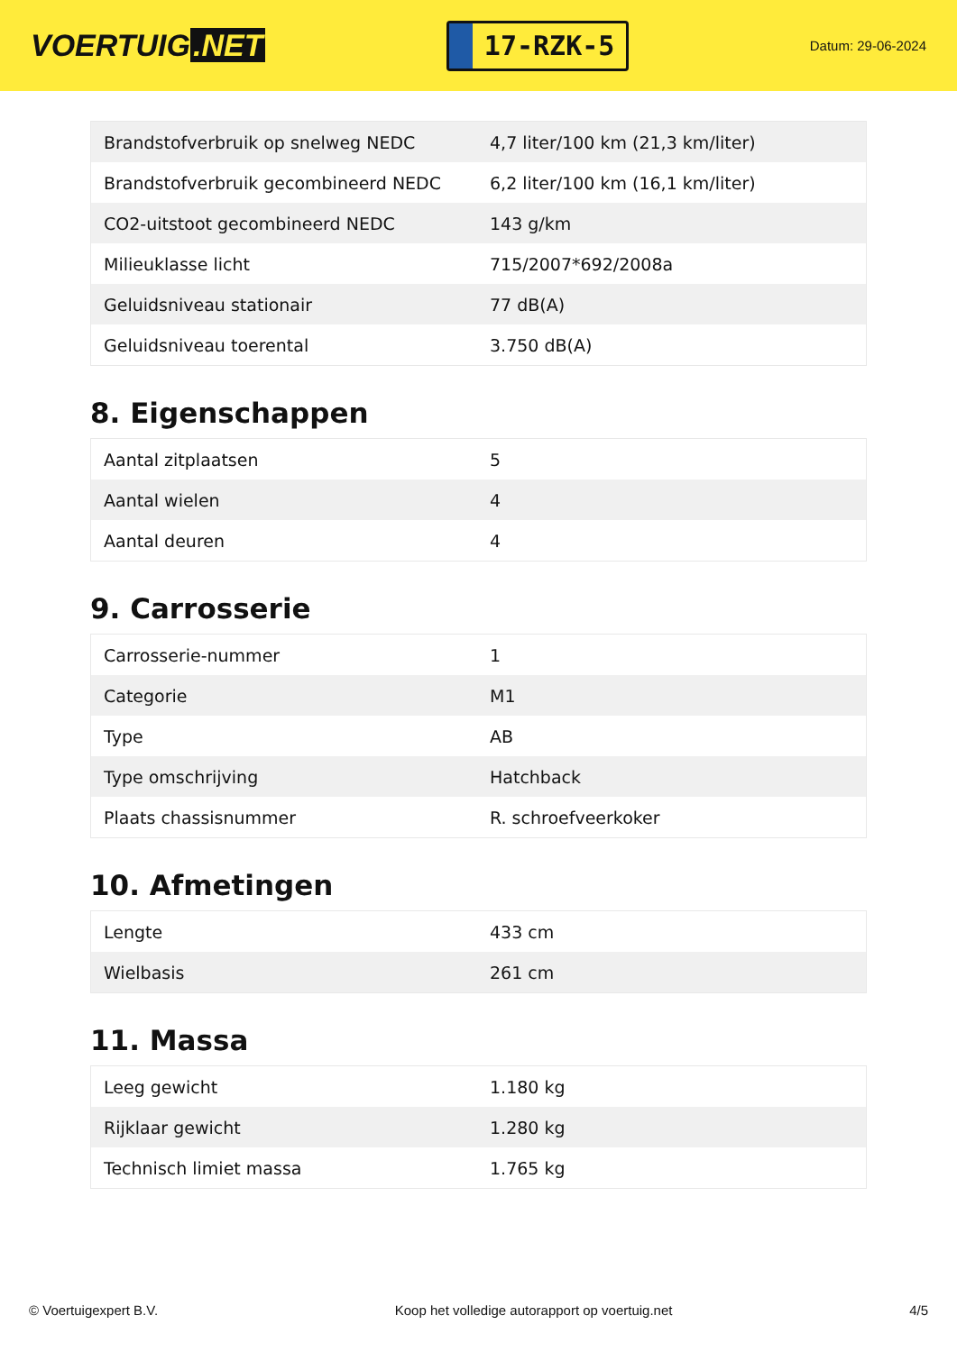VOERTUIG.NET
17-RZK-5
Datum: 29-06-2024
| Brandstofverbruik op snelweg NEDC | 4,7 liter/100 km (21,3 km/liter) |
| Brandstofverbruik gecombineerd NEDC | 6,2 liter/100 km (16,1 km/liter) |
| CO2-uitstoot gecombineerd NEDC | 143 g/km |
| Milieuklasse licht | 715/2007*692/2008a |
| Geluidsniveau stationair | 77 dB(A) |
| Geluidsniveau toerental | 3.750 dB(A) |
8. Eigenschappen
| Aantal zitplaatsen | 5 |
| Aantal wielen | 4 |
| Aantal deuren | 4 |
9. Carrosserie
| Carrosserie-nummer | 1 |
| Categorie | M1 |
| Type | AB |
| Type omschrijving | Hatchback |
| Plaats chassisnummer | R. schroefveerkoker |
10. Afmetingen
| Lengte | 433 cm |
| Wielbasis | 261 cm |
11. Massa
| Leeg gewicht | 1.180 kg |
| Rijklaar gewicht | 1.280 kg |
| Technisch limiet massa | 1.765 kg |
© Voertuigexpert B.V. Koop het volledige autorapport op voertuig.net 4/5